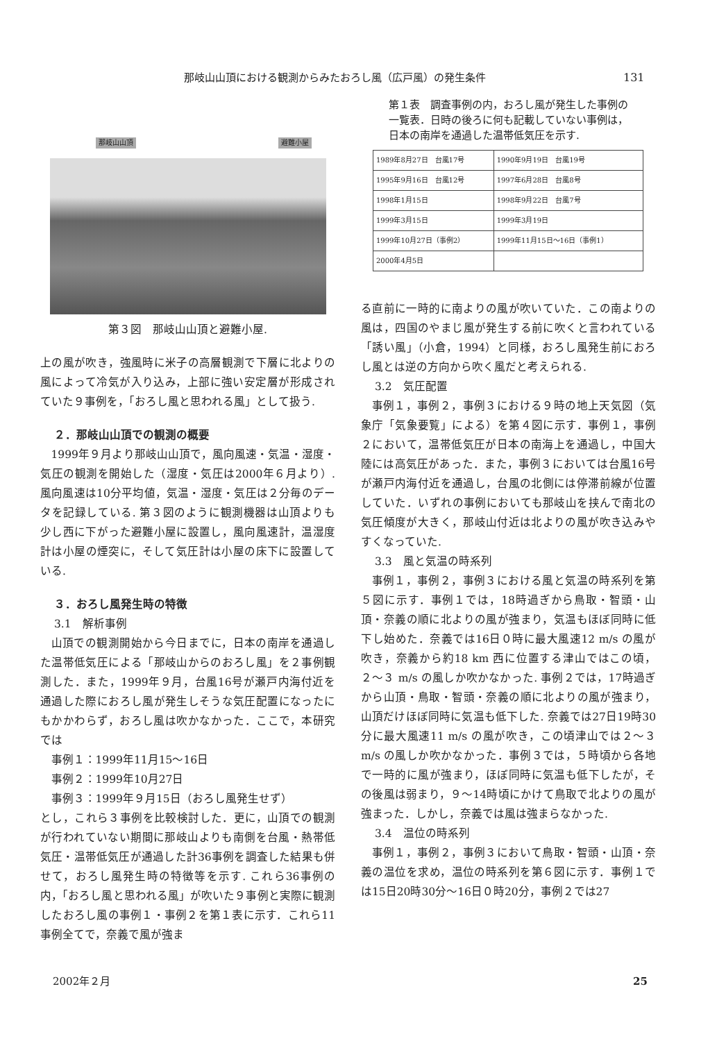那岐山山頂における観測からみたおろし風（広戸風）の発生条件 131
那岐山山頂 避難小屋
第３図　那岐山山頂と避難小屋.
上の風が吹き，強風時に米子の高層観測で下層に北よりの風によって冷気が入り込み，上部に強い安定層が形成されていた９事例を，「おろし風と思われる風」として扱う.
２．那岐山山頂での観測の概要
1999年９月より那岐山山頂で，風向風速・気温・湿度・気圧の観測を開始した（湿度・気圧は2000年６月より）. 風向風速は10分平均値，気温・湿度・気圧は２分毎のデータを記録している. 第３図のように観測機器は山頂よりも少し西に下がった避難小屋に設置し，風向風速計，温湿度計は小屋の煙突に，そして気圧計は小屋の床下に設置している.
３．おろし風発生時の特徴
3.1　解析事例
山頂での観測開始から今日までに，日本の南岸を通過した温帯低気圧による「那岐山からのおろし風」を２事例観測した．また，1999年９月，台風16号が瀬戸内海付近を通過した際におろし風が発生しそうな気圧配置になったにもかかわらず，おろし風は吹かなかった．ここで，本研究では
事例１：1999年11月15〜16日
事例２：1999年10月27日
事例３：1999年９月15日（おろし風発生せず）
とし，これら３事例を比較検討した．更に，山頂での観測が行われていない期間に那岐山よりも南側を台風・熱帯低気圧・温帯低気圧が通過した計36事例を調査した結果も併せて，おろし風発生時の特徴等を示す. これら36事例の内，「おろし風と思われる風」が吹いた９事例と実際に観測したおろし風の事例１・事例２を第１表に示す．これら11事例全てで，奈義で風が強ま
第１表　調査事例の内，おろし風が発生した事例の一覧表．日時の後ろに何も記載していない事例は，日本の南岸を通過した温帯低気圧を示す.
| 1989年8月27日 台風17号 | 1990年9月19日 台風19号 |
| 1995年9月16日 台風12号 | 1997年6月28日 台風8号 |
| 1998年1月15日 | 1998年9月22日 台風7号 |
| 1999年3月15日 | 1999年3月19日 |
| 1999年10月27日（事例2） | 1999年11月15日〜16日（事例1） |
| 2000年4月5日 | |
る直前に一時的に南よりの風が吹いていた．この南よりの風は，四国のやまじ風が発生する前に吹くと言われている「誘い風」（小倉，1994）と同様，おろし風発生前におろし風とは逆の方向から吹く風だと考えられる.
3.2　気圧配置
事例１，事例２，事例３における９時の地上天気図（気象庁「気象要覧」による）を第４図に示す．事例１，事例２において，温帯低気圧が日本の南海上を通過し，中国大陸には高気圧があった．また，事例３においては台風16号が瀬戸内海付近を通過し，台風の北側には停滞前線が位置していた．いずれの事例においても那岐山を挟んで南北の気圧傾度が大きく，那岐山付近は北よりの風が吹き込みやすくなっていた.
3.3　風と気温の時系列
事例１，事例２，事例３における風と気温の時系列を第５図に示す．事例１では，18時過ぎから鳥取・智頭・山頂・奈義の順に北よりの風が強まり，気温もほぼ同時に低下し始めた．奈義では16日０時に最大風速12 m/s の風が吹き，奈義から約18 km 西に位置する津山ではこの頃，２〜３ m/s の風しか吹かなかった. 事例２では，17時過ぎから山頂・鳥取・智頭・奈義の順に北よりの風が強まり，山頂だけほぼ同時に気温も低下した. 奈義では27日19時30分に最大風速11 m/s の風が吹き，この頃津山では２〜３ m/s の風しか吹かなかった．事例３では，５時頃から各地で一時的に風が強まり，ほぼ同時に気温も低下したが，その後風は弱まり，９〜14時頃にかけて鳥取で北よりの風が強まった．しかし，奈義では風は強まらなかった.
3.4　温位の時系列
事例１，事例２，事例３において鳥取・智頭・山頂・奈義の温位を求め，温位の時系列を第６図に示す．事例１では15日20時30分〜16日０時20分，事例２では27
2002年２月 25